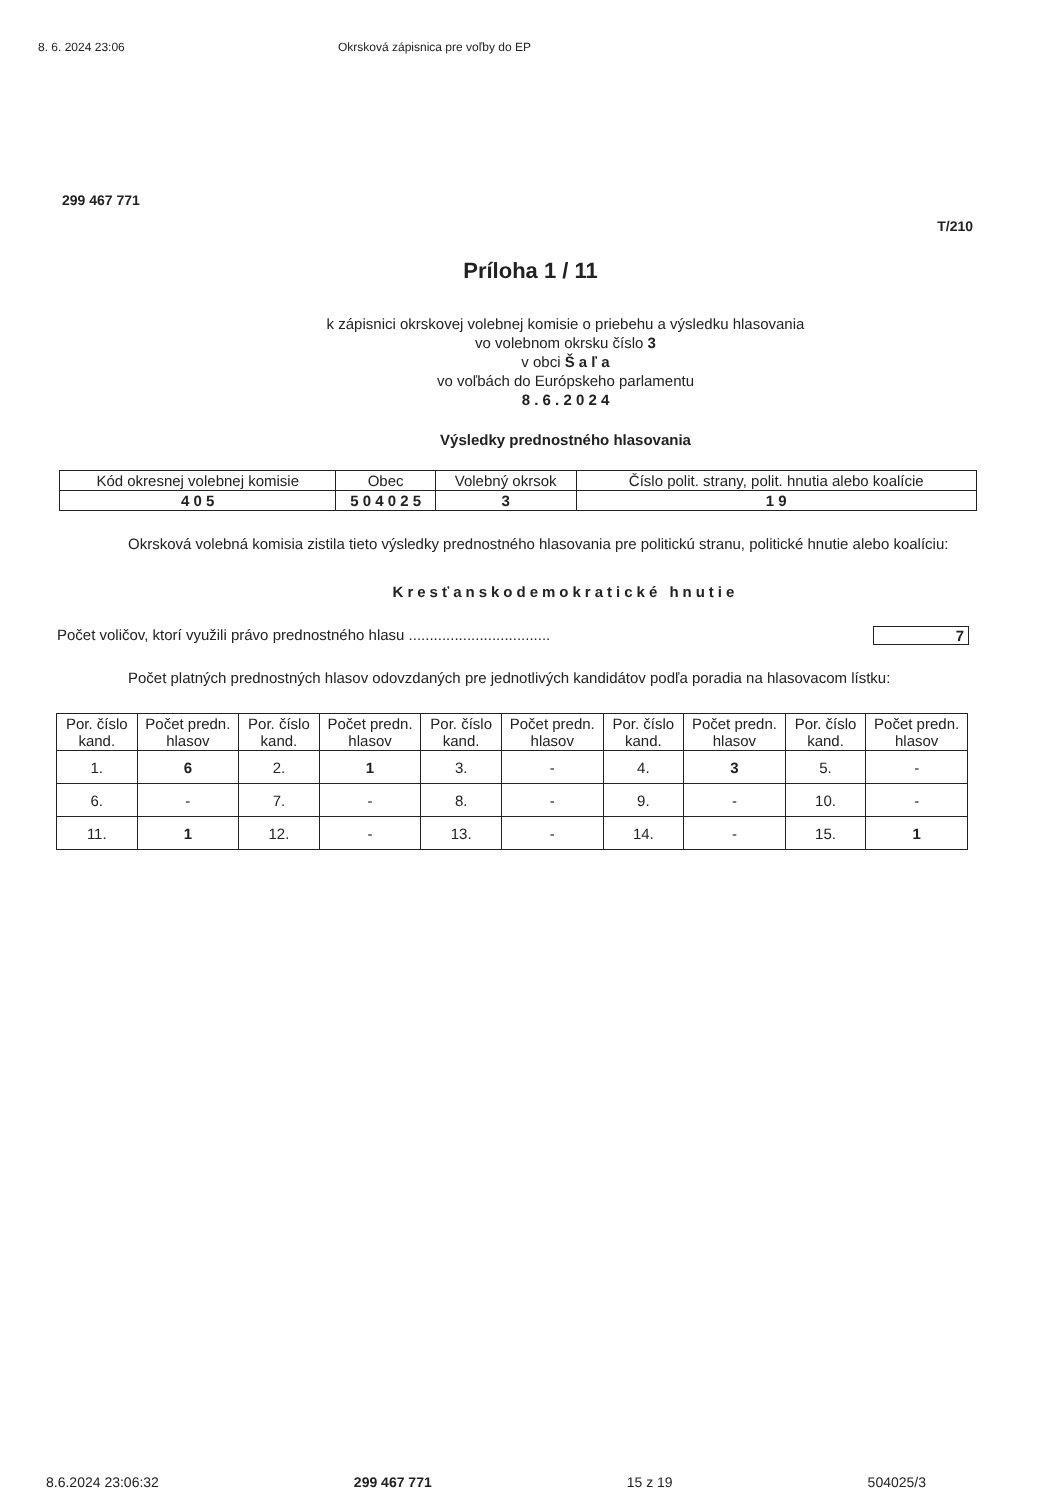8. 6. 2024 23:06 Okrsková zápisnica pre voľby do EP
299 467 771
T/210
Príloha 1 / 11
k zápisnici okrskovej volebnej komisie o priebehu a výsledku hlasovania
vo volebnom okrsku číslo 3
v obci Š a ľ a
vo voľbách do Európskeho parlamentu
8 . 6 . 2 0 2 4
Výsledky prednostného hlasovania
| Kód okresnej volebnej komisie | Obec | Volebný okrsok | Číslo polit. strany, polit. hnutia alebo koalície |
| 4 0 5 | 5 0 4 0 2 5 | 3 | 1 9 |
Okrsková volebná komisia zistila tieto výsledky prednostného hlasovania pre politickú stranu, politické hnutie alebo koalíciu:
Kresťanskodemokratické hnutie
Počet voličov, ktorí využili právo prednostného hlasu .................................. 7
Počet platných prednostných hlasov odovzdaných pre jednotlivých kandidátov podľa poradia na hlasovacom lístku:
| Por. číslo kand. | Počet predn. hlasov | Por. číslo kand. | Počet predn. hlasov | Por. číslo kand. | Počet predn. hlasov | Por. číslo kand. | Počet predn. hlasov | Por. číslo kand. | Počet predn. hlasov |
| --- | --- | --- | --- | --- | --- | --- | --- | --- | --- |
| 1. | 6 | 2. | 1 | 3. | - | 4. | 3 | 5. | - |
| 6. | - | 7. | - | 8. | - | 9. | - | 10. | - |
| 11. | 1 | 12. | - | 13. | - | 14. | - | 15. | 1 |
8.6.2024 23:06:32 299 467 771 15 z 19 504025/3